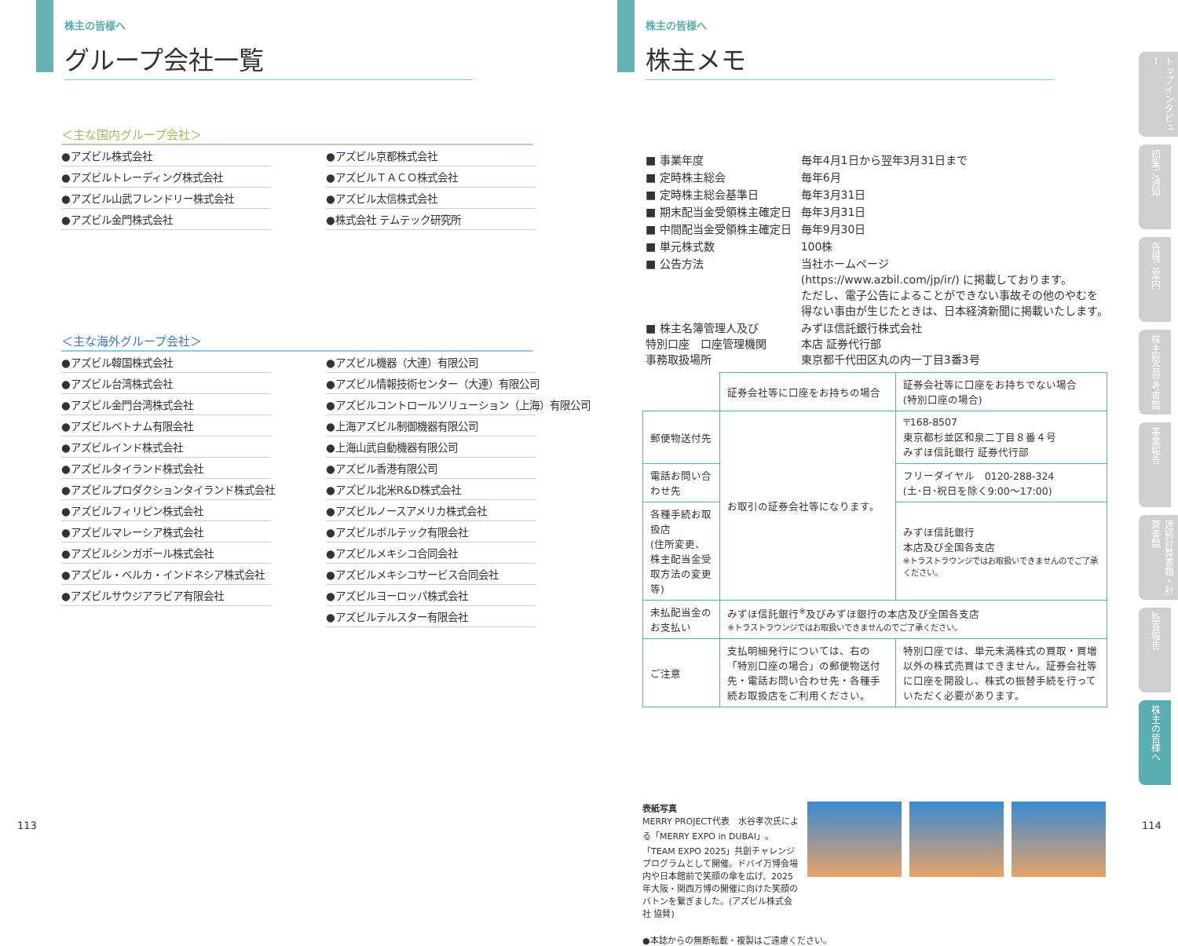株主の皆様へ
グループ会社一覧
＜主な国内グループ会社＞
●アズビル株式会社
●アズビルトレーディング株式会社
●アズビル山武フレンドリー株式会社
●アズビル金門株式会社
●アズビル京都株式会社
●アズビルＴＡＣＯ株式会社
●アズビル太信株式会社
●株式会社 テムテック研究所
＜主な海外グループ会社＞
●アズビル韓国株式会社
●アズビル台湾株式会社
●アズビル金門台湾株式会社
●アズビルベトナム有限会社
●アズビルインド株式会社
●アズビルタイランド株式会社
●アズビルプロダクションタイランド株式会社
●アズビルフィリピン株式会社
●アズビルマレーシア株式会社
●アズビルシンガポール株式会社
●アズビル・ベルカ・インドネシア株式会社
●アズビルサウジアラビア有限会社
●アズビル機器（大連）有限公司
●アズビル情報技術センター（大連）有限公司
●アズビルコントロールソリューション（上海）有限公司
●上海アズビル制御機器有限公司
●上海山武自動機器有限公司
●アズビル香港有限公司
●アズビル北米R&D株式会社
●アズビルノースアメリカ株式会社
●アズビルボルテック有限会社
●アズビルメキシコ合同会社
●アズビルメキシコサービス合同会社
●アズビルヨーロッパ株式会社
●アズビルテルスター有限会社
113
株主の皆様へ
株主メモ
| ■ 事業年度 | 毎年4月1日から翌年3月31日まで |
| ■ 定時株主総会 | 毎年6月 |
| ■ 定時株主総会基準日 | 毎年3月31日 |
| ■ 期末配当金受領株主確定日 | 毎年3月31日 |
| ■ 中間配当金受領株主確定日 | 毎年9月30日 |
| ■ 単元株式数 | 100株 |
| ■ 公告方法 | 当社ホームページ (https://www.azbil.com/jp/ir/) に掲載しております。 ただし、電子公告によることができない事故その他のやむを 得ない事由が生じたときは、日本経済新聞に掲載いたします。 |
| ■ 株主名簿管理人及び 特別口座 口座管理機関 事務取扱場所 | みずほ信託銀行株式会社 本店 証券代行部 東京都千代田区丸の内一丁目3番3号 |
| | 証券会社等に口座をお持ちの場合 | 証券会社等に口座をお持ちでない場合 (特別口座の場合) |
| --- | --- | --- |
| 郵便物送付先 | お取引の証券会社等になります。 | 〒168-8507 東京都杉並区和泉二丁目８番４号 みずほ信託銀行 証券代行部 |
| 電話お問い合わせ先 | | フリーダイヤル 0120-288-324 (土･日･祝日を除く9:00～17:00) |
| 各種手続お取扱店 (住所変更、株主配当金受取方法の変更等) | | みずほ信託銀行 本店及び全国各支店 ※トラストラウンジではお取扱いできませんのでご了承ください。 |
| 未払配当金のお支払い | みずほ信託銀行<sup>※</sup>及びみずほ銀行の本店及び全国各支店 ※トラストラウンジではお取扱いできませんのでご了承ください。 | |
| ご注意 | 支払明細発行については、右の「特別口座の場合」の郵便物送付先・電話お問い合わせ先・各種手続お取扱店をご利用ください。 | 特別口座では、単元未満株式の買取・買増以外の株式売買はできません。証券会社等に口座を開設し、株式の振替手続を行っていただく必要があります。 |
表紙写真
MERRY PROJECT代表　水谷孝次氏による「MERRY EXPO in DUBAI」。「TEAM EXPO 2025」共創チャレンジプログラムとして開催。ドバイ万博会場内や日本館前で笑顔の傘を広げ、2025年大阪・関西万博の開催に向けた笑顔のバトンを繋ぎました。(アズビル株式会社 協賛)
●本誌からの無断転載・複製はご遠慮ください。
114
トップインタビュー
招集ご通知
各種ご案内
株主総会参考書類
事業報告
連結計算書類・計算書類
監査報告
株主の皆様へ